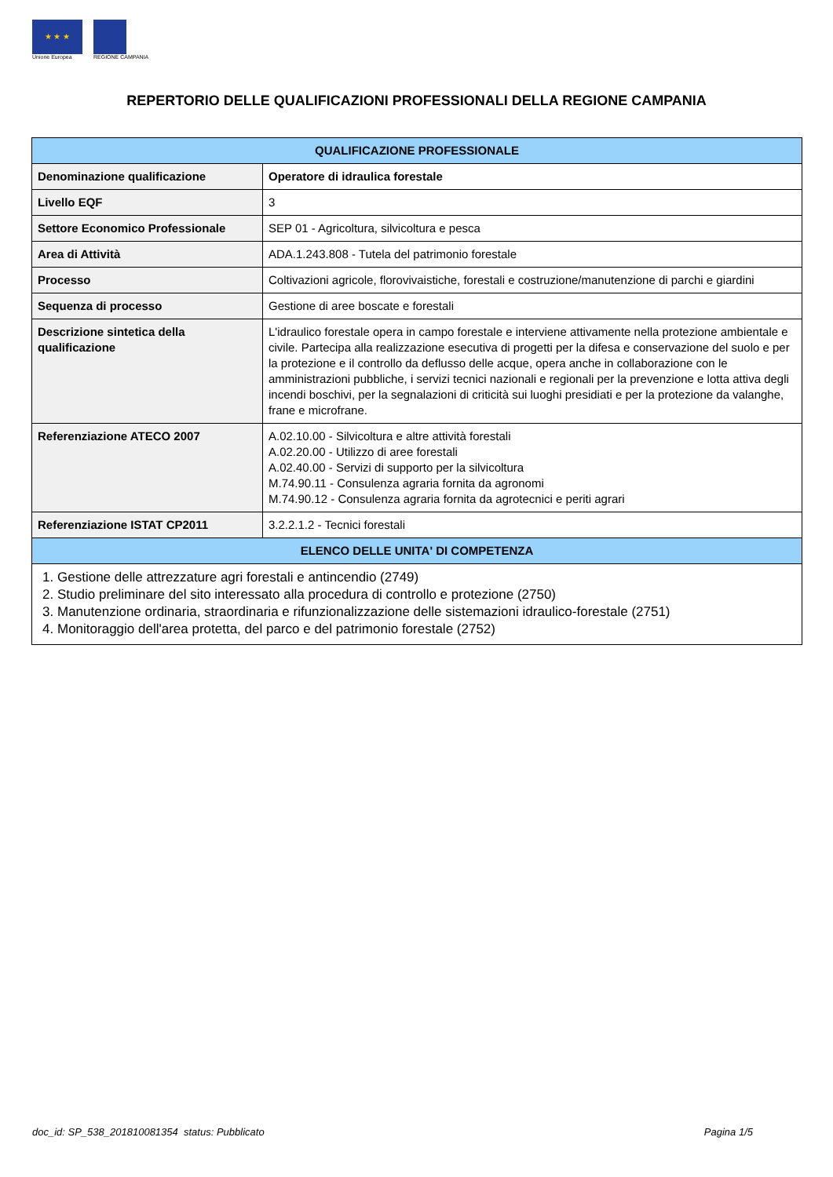★ ★ ★
Unione Europea
REGIONE CAMPANIA
REPERTORIO DELLE QUALIFICAZIONI PROFESSIONALI DELLA REGIONE CAMPANIA
| QUALIFICAZIONE PROFESSIONALE | |
| --- | --- |
| Denominazione qualificazione | Operatore di idraulica forestale |
| Livello EQF | 3 |
| Settore Economico Professionale | SEP 01 - Agricoltura, silvicoltura e pesca |
| Area di Attività | ADA.1.243.808 - Tutela del patrimonio forestale |
| Processo | Coltivazioni agricole, florovivaistiche, forestali e costruzione/manutenzione di parchi e giardini |
| Sequenza di processo | Gestione di aree boscate e forestali |
| Descrizione sintetica della qualificazione | L'idraulico forestale opera in campo forestale e interviene attivamente nella protezione ambientale e civile. Partecipa alla realizzazione esecutiva di progetti per la difesa e conservazione del suolo e per la protezione e il controllo da deflusso delle acque, opera anche in collaborazione con le amministrazioni pubbliche, i servizi tecnici nazionali e regionali per la prevenzione e lotta attiva degli incendi boschivi, per la segnalazioni di criticità sui luoghi presidiati e per la protezione da valanghe, frane e microfrane. |
| Referenziazione ATECO 2007 | A.02.10.00 - Silvicoltura e altre attività forestali A.02.20.00 - Utilizzo di aree forestali A.02.40.00 - Servizi di supporto per la silvicoltura M.74.90.11 - Consulenza agraria fornita da agronomi M.74.90.12 - Consulenza agraria fornita da agrotecnici e periti agrari |
| Referenziazione ISTAT CP2011 | 3.2.2.1.2 - Tecnici forestali |
| ELENCO DELLE UNITA' DI COMPETENZA | |
| 1. Gestione delle attrezzature agri forestali e antincendio (2749) 2. Studio preliminare del sito interessato alla procedura di controllo e protezione (2750) 3. Manutenzione ordinaria, straordinaria e rifunzionalizzazione delle sistemazioni idraulico-forestale (2751) 4. Monitoraggio dell'area protetta, del parco e del patrimonio forestale (2752) | |
doc_id: SP_538_201810081354 status: Pubblicato Pagina 1/5